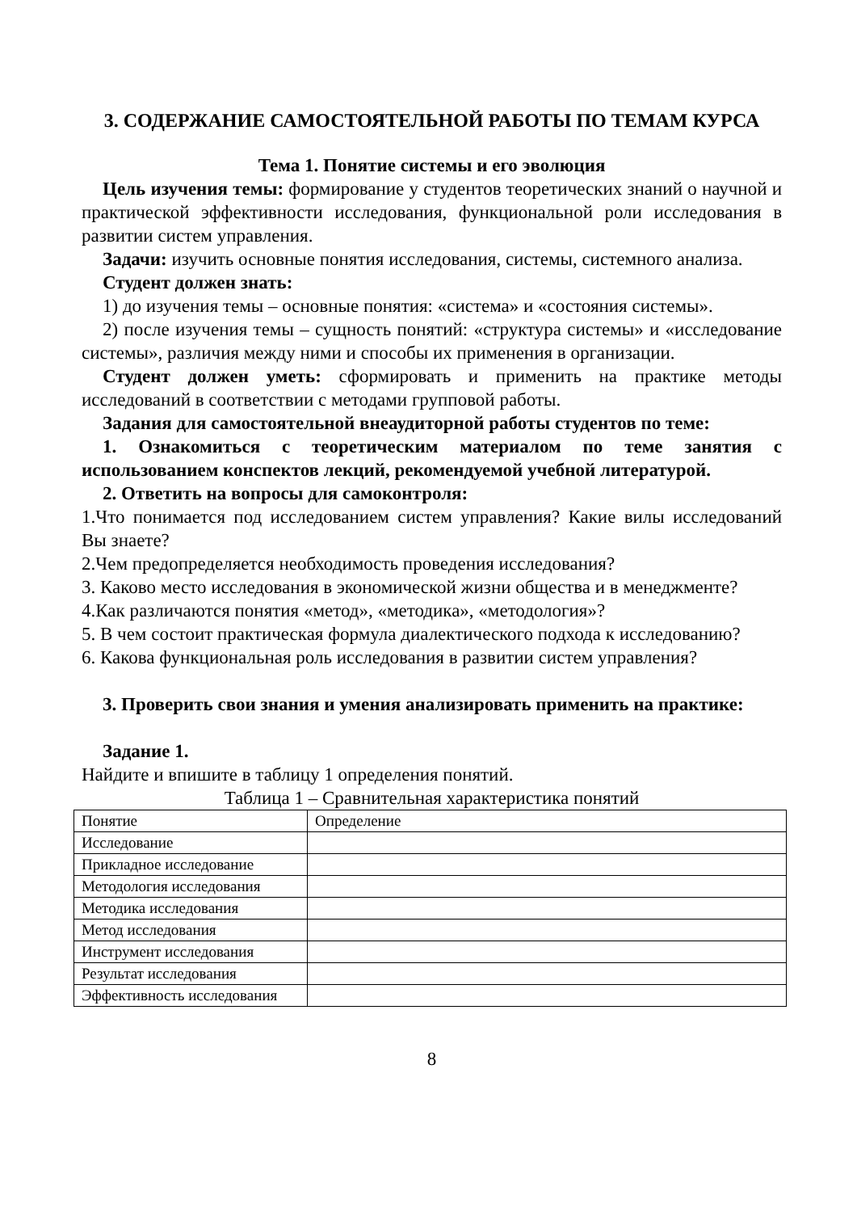3. СОДЕРЖАНИЕ САМОСТОЯТЕЛЬНОЙ РАБОТЫ ПО ТЕМАМ КУРСА
Тема 1. Понятие системы и его эволюция
Цель изучения темы: формирование у студентов теоретических знаний о научной и практической эффективности исследования, функциональной роли исследования в развитии систем управления.
Задачи: изучить основные понятия исследования, системы, системного анализа.
Студент должен знать:
1) до изучения темы – основные понятия: «система» и «состояния системы».
2) после изучения темы – сущность понятий: «структура системы» и «исследование системы», различия между ними и способы их применения в организации.
Студент должен уметь: сформировать и применить на практике методы исследований в соответствии с методами групповой работы.
Задания для самостоятельной внеаудиторной работы студентов по теме:
1. Ознакомиться с теоретическим материалом по теме занятия с использованием конспектов лекций, рекомендуемой учебной литературой.
2. Ответить на вопросы для самоконтроля:
1.Что понимается под исследованием систем управления? Какие вилы исследований Вы знаете?
2.Чем предопределяется необходимость проведения исследования?
3. Каково место исследования в экономической жизни общества и в менеджменте?
4.Как различаются понятия «метод», «методика», «методология»?
5. В чем состоит практическая формула диалектического подхода к исследованию?
6. Какова функциональная роль исследования в развитии систем управления?
3. Проверить свои знания и умения анализировать применить на практике:
Задание 1.
Найдите и впишите в таблицу 1 определения понятий.
Таблица 1 – Сравнительная характеристика понятий
| Понятие | Определение |
| Исследование | |
| Прикладное исследование | |
| Методология исследования | |
| Методика исследования | |
| Метод исследования | |
| Инструмент исследования | |
| Результат исследования | |
| Эффективность исследования | |
8